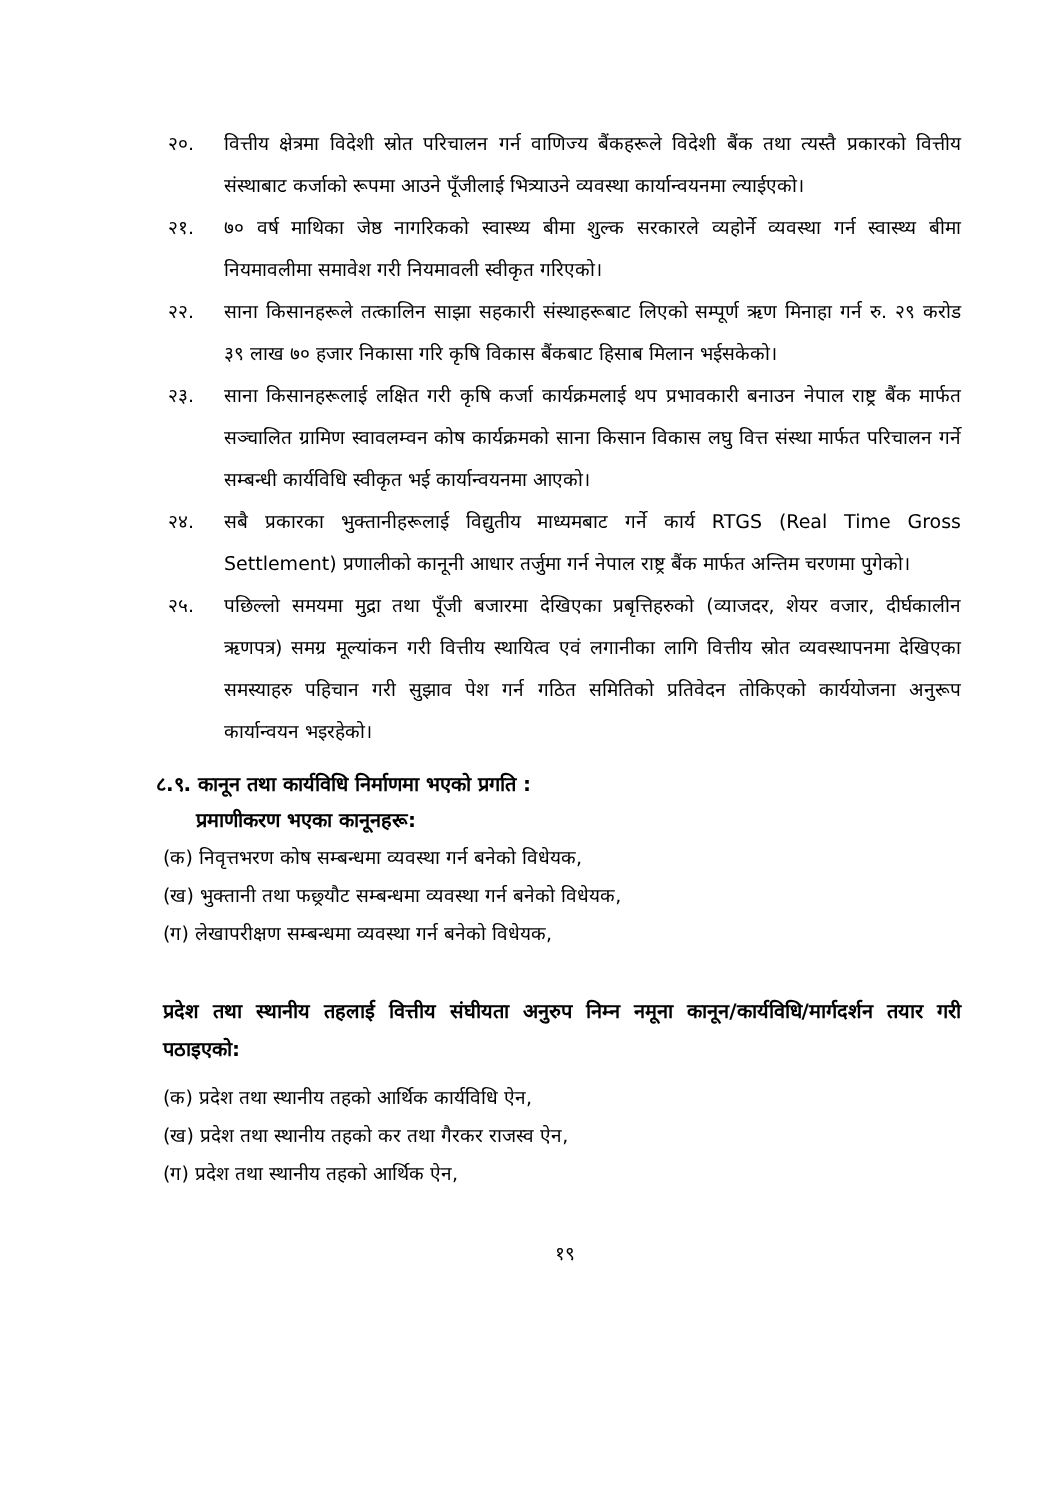२०. वित्तीय क्षेत्रमा विदेशी स्रोत परिचालन गर्न वाणिज्य बैंकहरूले विदेशी बैंक तथा त्यस्तै प्रकारको वित्तीय संस्थाबाट कर्जाको रूपमा आउने पूँजीलाई भित्र्याउने व्यवस्था कार्यान्वयनमा ल्याईएको।
२१. ७० वर्ष माथिका जेष्ठ नागरिकको स्वास्थ्य बीमा शुल्क सरकारले व्यहोर्ने व्यवस्था गर्न स्वास्थ्य बीमा नियमावलीमा समावेश गरी नियमावली स्वीकृत गरिएको।
२२. साना किसानहरूले तत्कालिन साझा सहकारी संस्थाहरूबाट लिएको सम्पूर्ण ऋण मिनाहा गर्न रु. २९ करोड ३९ लाख ७० हजार निकासा गरि कृषि विकास बैंकबाट हिसाब मिलान भईसकेको।
२३. साना किसानहरूलाई लक्षित गरी कृषि कर्जा कार्यक्रमलाई थप प्रभावकारी बनाउन नेपाल राष्ट्र बैंक मार्फत सञ्चालित ग्रामिण स्वावलम्वन कोष कार्यक्रमको साना किसान विकास लघु वित्त संस्था मार्फत परिचालन गर्ने सम्बन्धी कार्यविधि स्वीकृत भई कार्यान्वयनमा आएको।
२४. सबै प्रकारका भुक्तानीहरूलाई विद्युतीय माध्यमबाट गर्ने कार्य RTGS (Real Time Gross Settlement) प्रणालीको कानूनी आधार तर्जुमा गर्न नेपाल राष्ट्र बैंक मार्फत अन्तिम चरणमा पुगेको।
२५. पछिल्लो समयमा मुद्रा तथा पूँजी बजारमा देखिएका प्रबृत्तिहरुको (व्याजदर, शेयर वजार, दीर्घकालीन ऋणपत्र) समग्र मूल्यांकन गरी वित्तीय स्थायित्व एवं लगानीका लागि वित्तीय स्रोत व्यवस्थापनमा देखिएका समस्याहरु पहिचान गरी सुझाव पेश गर्न गठित समितिको प्रतिवेदन तोकिएको कार्ययोजना अनुरूप कार्यान्वयन भइरहेको।
८.९. कानून तथा कार्यविधि निर्माणमा भएको प्रगति :
प्रमाणीकरण भएका कानूनहरू:
(क) निवृत्तभरण कोष सम्बन्धमा व्यवस्था गर्न बनेको विधेयक,
(ख) भुक्तानी तथा फछ्र्यौट सम्बन्धमा व्यवस्था गर्न बनेको विधेयक,
(ग) लेखापरीक्षण सम्बन्धमा व्यवस्था गर्न बनेको विधेयक,
प्रदेश तथा स्थानीय तहलाई वित्तीय संघीयता अनुरुप निम्न नमूना कानून/कार्यविधि/मार्गदर्शन तयार गरी पठाइएको:
(क) प्रदेश तथा स्थानीय तहको आर्थिक कार्यविधि ऐन,
(ख) प्रदेश तथा स्थानीय तहको कर तथा गैरकर राजस्व ऐन,
(ग) प्रदेश तथा स्थानीय तहको आर्थिक ऐन,
१९